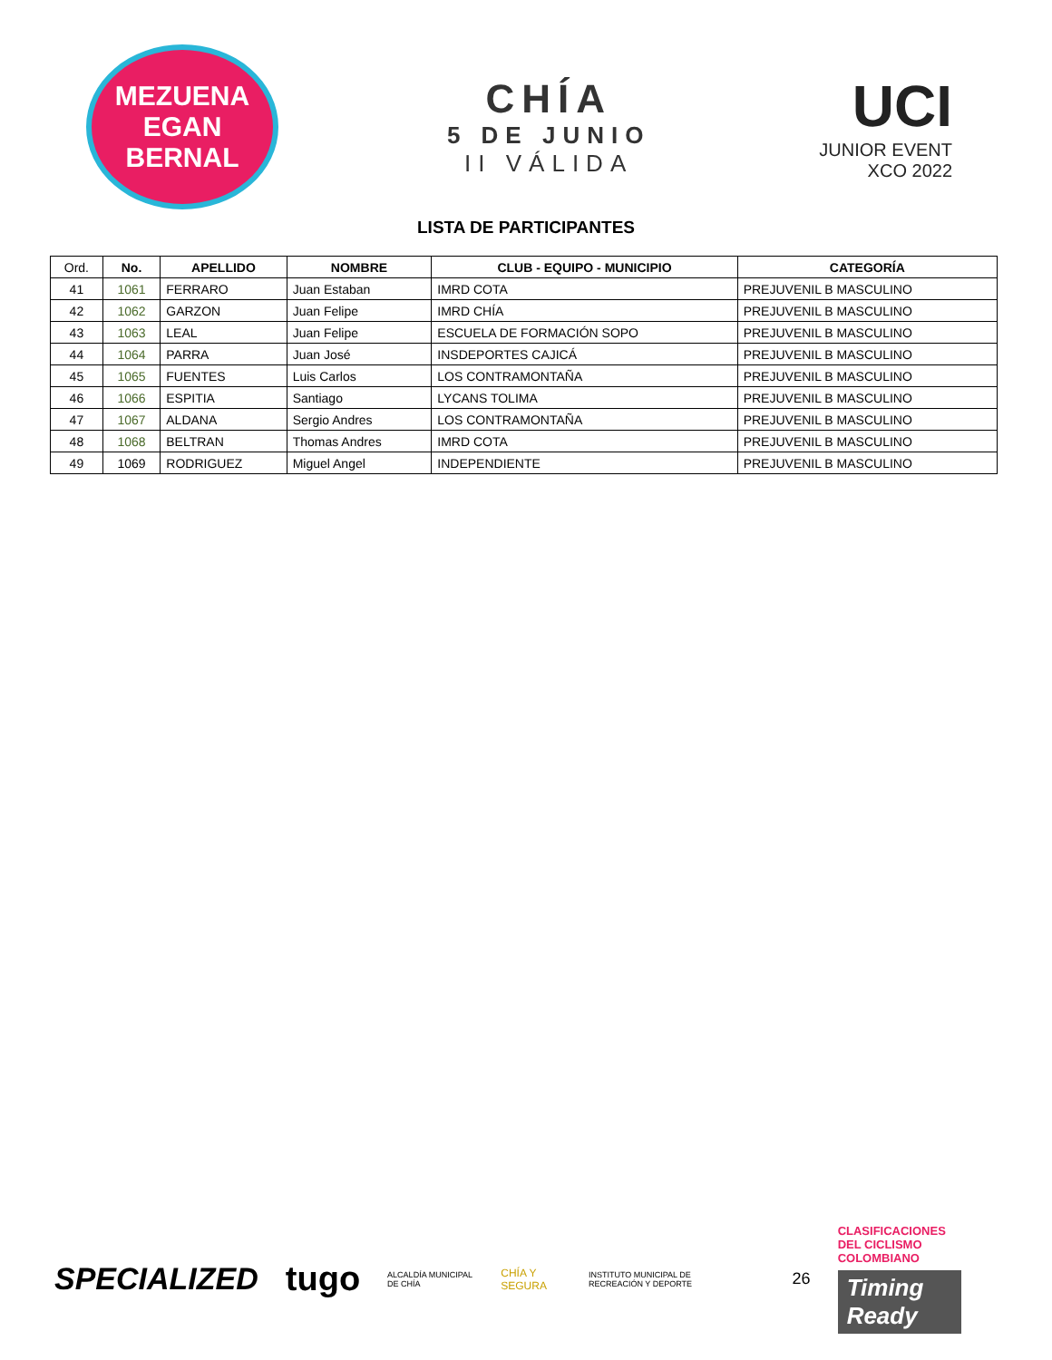MEZUENA
EGAN BERNAL
CHÍA
5 DE JUNIO
II VÁLIDA
UCI
JUNIOR EVENT
XCO 2022
LISTA DE PARTICIPANTES
| Ord. | No. | APELLIDO | NOMBRE | CLUB - EQUIPO - MUNICIPIO | CATEGORÍA |
| --- | --- | --- | --- | --- | --- |
| 41 | 1061 | FERRARO | Juan Estaban | IMRD COTA | PREJUVENIL B MASCULINO |
| 42 | 1062 | GARZON | Juan Felipe | IMRD CHÍA | PREJUVENIL B MASCULINO |
| 43 | 1063 | LEAL | Juan Felipe | ESCUELA DE FORMACIÓN SOPO | PREJUVENIL B MASCULINO |
| 44 | 1064 | PARRA | Juan José | INSDEPORTES CAJICÁ | PREJUVENIL B MASCULINO |
| 45 | 1065 | FUENTES | Luis Carlos | LOS CONTRAMONTAÑA | PREJUVENIL B MASCULINO |
| 46 | 1066 | ESPITIA | Santiago | LYCANS TOLIMA | PREJUVENIL B MASCULINO |
| 47 | 1067 | ALDANA | Sergio Andres | LOS CONTRAMONTAÑA | PREJUVENIL B MASCULINO |
| 48 | 1068 | BELTRAN | Thomas Andres | IMRD COTA | PREJUVENIL B MASCULINO |
| 49 | 1069 | RODRIGUEZ | Miguel Angel | INDEPENDIENTE | PREJUVENIL B MASCULINO |
SPECIALIZED tugo ALCALDÍA MUNICIPAL DE CHÍA CHÍA Y SEGURA INSTITUTO MUNICIPAL DE RECREACIÓN Y DEPORTE 26
CLASIFICACIONES
DEL CICLISMO
COLOMBIANO
Timing Ready